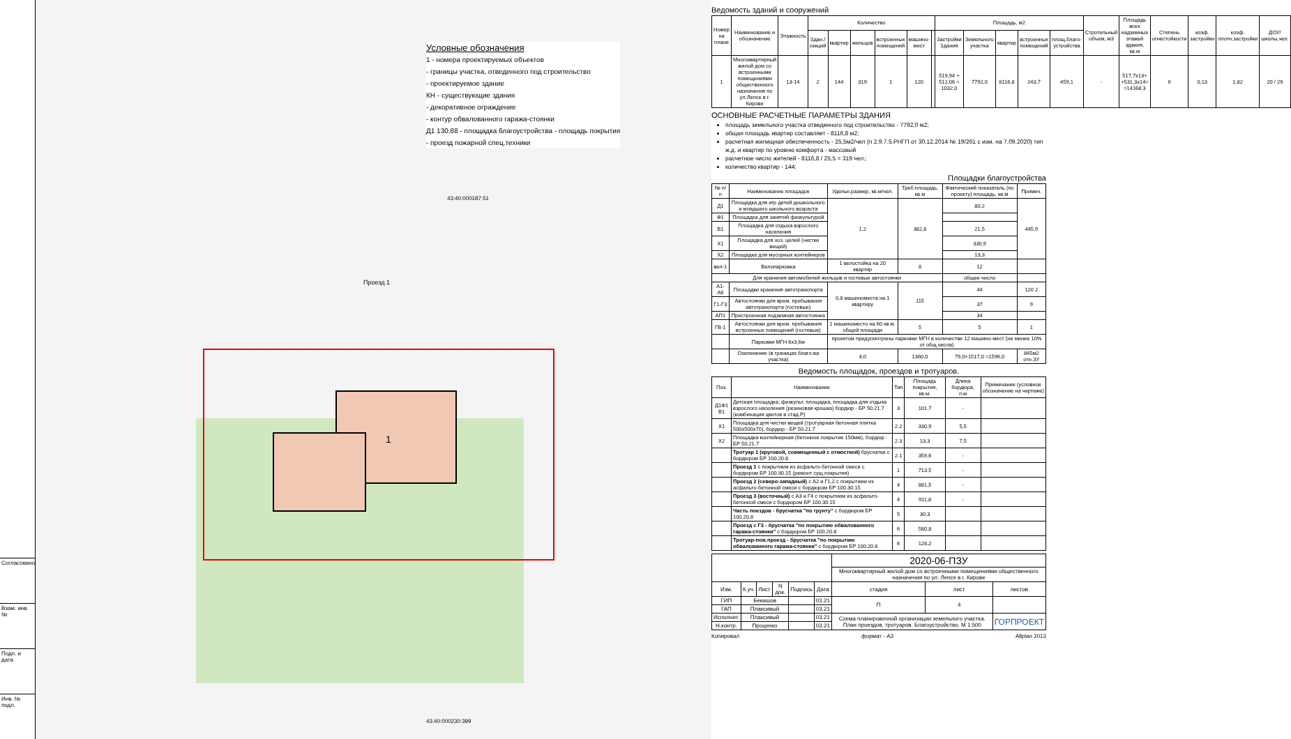Согласовано
Взам. инв. №
Подп. и дата
Инв. № подл.
1
Условные обозначения
1 - номера проектируемых объектов
- границы участка, отведенного под строительство
- проектируемое здание
КН - существующие здания
- декоративное ограждение
- контур обвалованного гаража-стоянки
Д1 130,88 - площадка благоустройства - площадь покрытия
- проезд пожарной спец.техники
Проезд 1
43:40:000187:51
43:40:000230:399
Ведомость зданий и сооружений
| Номер на плане | Наименование и обозначение | Этажность | Количество | | | | | | Площадь, м2 | | | | | Стротельный объем, м3 | Площадь всех надземных этажей здания, кв.м | Степень огнестойкости | коэф. застройки | коэф. плотн.застройки | ДОУ/школы,чел. |
| --- | --- | --- | --- | --- | --- | --- | --- | --- | --- | --- | --- | --- | --- | --- | --- | --- | --- | --- | --- |
| | | | Здан./секций | квартир | жильцов | встроенных помещений | машино-мест | | Застройки Здания | Земельного участка | квартир | встроенных помещений | площ.благо-устройства | | | | | | |
| 1 | Многоквартирный жилой дом со встроенными помещениями общественного назначения по ул.Лепсе в г. Кирове | 13-14 | 2 | 144 | 319 | 1 | 120 | | 519,94 + 512,06 = 1032,0 | 7792,0 | 8116,8 | 243,7 | 459,1 | - | 517,7x13+ +531,3x14= =14168,3 | II | 0,13 | 1,82 | 20 / 29 |
ОСНОВНЫЕ РАСЧЕТНЫЕ ПАРАМЕТРЫ ЗДАНИЯ
площадь земельного участка отведенного под строительство - 7792,0 м2;
общая площадь квартир составляет - 8116,8 м2;
расчетная жилищная обеспеченность - 25,5м2/чел (п 2.9.7.5.РНГП от 30.12.2014 № 19/261 с изм. на 7.09.2020) тип ж.д. и квартир по уровню комфорта - массовый
расчетное число жителей - 8116,8 / 25,5 = 319 чел.;
количество квартир - 144;
Площадки благоустройства
| № п/п | Наименование площадок | Удельн.размер, кв.м/чел. | Треб.площадь, кв.м | Фактический показатель (по проекту) площадь, кв.м | Примеч. |
| --- | --- | --- | --- | --- | --- |
| Д1 | Площадка для игр детей дошкольного и младшего школьного возраста | 1.2 | 382,8 | 80,2 | 445,9 |
| Ф1 | Площадка для занятий физкультурой | | | | |
| В1 | Площадка для отдыха взрослого населения | | | 21,5 | |
| Х1 | Площадка для хоз. целей (чистки вещей) | | | 330,9 | |
| Х2 | Площадка для мусорных контейнеров | | | 13,3 | |
| вел-1 | Велопарковка | 1 велостойка на 20 квартир | 8 | 12 | |
| Для хранения автомобилей жильцов и гостевые автостоянки | | | | общее число | |
| А1-А6 | Площадки хранения автотранспорта | 0,8 машиноместа на 1 квартиру | 115 | 44 | 120 2 |
| Г1-Г3 | Автостоянки для врем. пребывания автотранспорта (гостевые) | | | 37 | 9 |
| АП1 | Пристроенная подземная автостоянка | | | 34 | |
| ГВ-1 | Автостоянки для врем. пребывания встроенных помещений (гостевые) | 1 машиноместо на 60 кв.м. общей площади | 5 | 5 | 1 |
| | Парковки МГН 6х3,6м | проектом предусмотрены парковки МГН в количестве 12 машино-мест (не менее 10% от общ.числа) | | | |
| | Озеленение (в границах благо-ва участка) | 4,0 | 1360,0 | 79,0+1517,0 =1596,0 | 845м2 отн.ЗУ |
Ведомость площадок, проездов и тротуаров.
| Поз. | Наименование | Тип | Площадь покрытия, кв.м. | Длина бордюра, п.м | Примечание (условное обозначение на чертеже) |
| --- | --- | --- | --- | --- | --- |
| Д1Ф1 В1 | Детская площадка, физкульт. площадка, площадка для отдыха взрослого населения (резиновая крошка) бордюр - БР 50.21.7 (комбинация цветов в стад.Р) | 3 | 101,7 | - | |
| Х1 | Площадка для чистки вещей (тротуарная бетонная плитка 500х500х70), бордюр - БР 50.21.7 | 2.2 | 330,9 | 5,5 | |
| Х2 | Площадка контейнерная (бетонное покрытие 150мм), бордюр - БР 50.21.7 | 2.3 | 13,3 | 7,5 | |
| | Тротуар 1 (круговой, совмещенный с отмосткой) брусчатка с бордюром БР 100.20.8 | 2.1 | 359,6 | - | |
| | Проезд 1 с покрытием из асфальто-бетонной смеси с бордюром БР 100.30.15 (ремонт сущ.покрытия) | 1 | 713,5 | - | |
| | Проезд 2 (северо-западный) с А2 и Г1,2 с покрытием из асфальто-бетонной смеси с бордюром БР 100.30.15 | 4 | 881,5 | - | |
| | Проезд 3 (восточный) с А3 и Г4 с покрытием из асфальто-бетонной смеси с бордюром БР 100.30.15 | 4 | 911,8 | - | |
| | Часть поездов - брусчатка "по грунту" с бордюром БР 100.20.8 | 5 | 30,3 | | |
| | Проезд с Г3 - брусчатка "по покрытию обвалованного гаража-стоянки" с бордюром БР 100.20.8 | 6 | 580,8 | | |
| | Тротуар-пож.проезд - брусчатка "по покрытию обвалованного гаража-стоянки" с бордюром БР 100.20.8 | 6 | 128,2 | | |
| | | | | | | 2020-06-ПЗУ | | |
| | | | | | | Многоквартирный жилой дом со встроенными помещениями общественного назначения по ул. Лепсе в г. Кирове | | |
| Изм. | К.уч. | Лист | N док. | Подпись | Дата | стадия | лист | листов |
| ГИП | Бекишов | | | | 03.21 | П | 4 | |
| ГАП | Плаксивый | | | | 03.21 | | | |
| Исполнит. | Плаксивый | | | | 03.21 | Схема планировочной организации земельного участка. План проездов, тротуаров. Благоустройство. М 1:500 | | ГОРПРОЕКТ |
| Н.контр. | Проценко | | | | 03.21 | | | |
Копировал формат - А3 Allplan 2013